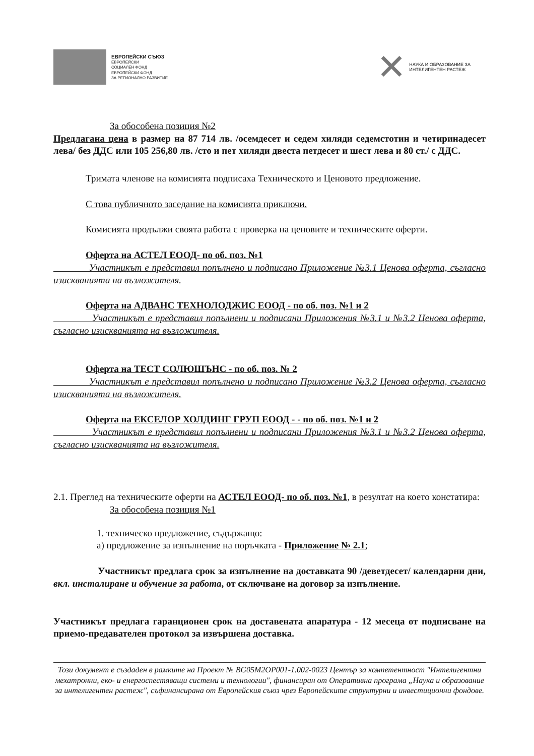ЕВРОПЕЙСКИ СЪЮЗ
ЕВРОПЕЙСКИ
СОЦИАЛЕН ФОНД
ЕВРОПЕЙСКИ ФОНД
ЗА РЕГИОНАЛНО РАЗВИТИЕ
✕
НАУКА И ОБРАЗОВАНИЕ ЗА
ИНТЕЛИГЕНТЕН РАСТЕЖ
За обособена позиция №2
Предлагана цена в размер на 87 714 лв. /осемдесет и седем хиляди седемстотин и четиринадесет лева/ без ДДС или 105 256,80 лв. /сто и пет хиляди двеста петдесет и шест лева и 80 ст./ с ДДС.
Тримата членове на комисията подписаха Техническото и Ценовото предложение.
С това публичното заседание на комисията приключи.
Комисията продължи своята работа с проверка на ценовите и техническите оферти.
Оферта на АСТЕЛ ЕООД- по об. поз. №1
Участникът е представил попълнено и подписано Приложение №3.1 Ценова оферта, съгласно изискванията на възложителя.
Оферта на АДВАНС ТЕХНОЛОДЖИС ЕООД - по об. поз. №1 и 2
Участникът е представил попълнени и подписани Приложения №3.1 и №3.2 Ценова оферта, съгласно изискванията на възложителя.
Оферта на ТЕСТ СОЛЮШЪНС - по об. поз. № 2
Участникът е представил попълнено и подписано Приложение №3.2 Ценова оферта, съгласно изискванията на възложителя.
Оферта на ЕКСЕЛОР ХОЛДИНГ ГРУП ЕООД - - по об. поз. №1 и 2
Участникът е представил попълнени и подписани Приложения №3.1 и №3.2 Ценова оферта, съгласно изискванията на възложителя.
2.1. Преглед на техническите оферти на АСТЕЛ ЕООД- по об. поз. №1, в резултат на което констатира:
За обособена позиция №1
1. техническо предложение, съдържащо:
а) предложение за изпълнение на поръчката - Приложение № 2.1;
Участникът предлага срок за изпълнение на доставката 90 /деветдесет/ календарни дни, вкл. инсталиране и обучение за работа, от сключване на договор за изпълнение.
Участникът предлага гаранционен срок на доставената апаратура - 12 месеца от подписване на приемо-предавателен протокол за извършена доставка.
Този документ е създаден в рамките на Проект № BG05M2OP001-1.002-0023 Център за компетентност "Интелигентни мехатронни, еко- и енергоспестяващи системи и технологии", финансиран от Оперативна програма „Наука и образование за интелигентен растеж", съфинансирана от Европейския съюз чрез Европейските структурни и инвестиционни фондове.